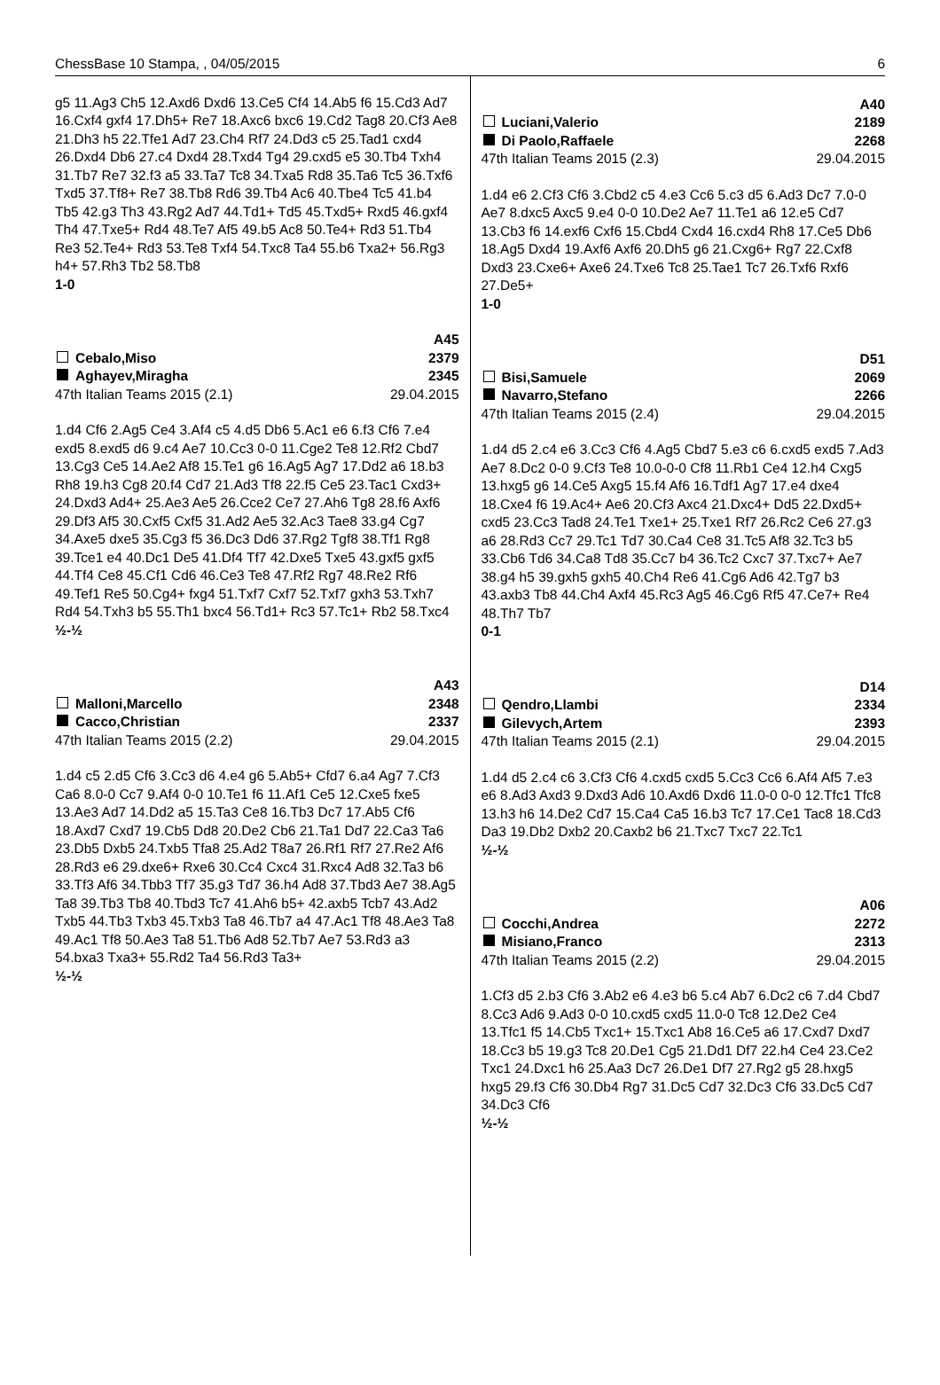ChessBase 10 Stampa, , 04/05/2015 6
g5 11.Ag3 Ch5 12.Axd6 Dxd6 13.Ce5 Cf4 14.Ab5 f6 15.Cd3 Ad7 16.Cxf4 gxf4 17.Dh5+ Re7 18.Axc6 bxc6 19.Cd2 Tag8 20.Cf3 Ae8 21.Dh3 h5 22.Tfe1 Ad7 23.Ch4 Rf7 24.Dd3 c5 25.Tad1 cxd4 26.Dxd4 Db6 27.c4 Dxd4 28.Txd4 Tg4 29.cxd5 e5 30.Tb4 Txh4 31.Tb7 Re7 32.f3 a5 33.Ta7 Tc8 34.Txa5 Rd8 35.Ta6 Tc5 36.Txf6 Txd5 37.Tf8+ Re7 38.Tb8 Rd6 39.Tb4 Ac6 40.Tbe4 Tc5 41.b4 Tb5 42.g3 Th3 43.Rg2 Ad7 44.Td1+ Td5 45.Txd5+ Rxd5 46.gxf4 Th4 47.Txe5+ Rd4 48.Te7 Af5 49.b5 Ac8 50.Te4+ Rd3 51.Tb4 Re3 52.Te4+ Rd3 53.Te8 Txf4 54.Txc8 Ta4 55.b6 Txa2+ 56.Rg3 h4+ 57.Rh3 Tb2 58.Tb8
1-0
A45
Cebalo,Miso 2379
Aghayev,Miragha 2345
47th Italian Teams 2015 (2.1) 29.04.2015
1.d4 Cf6 2.Ag5 Ce4 3.Af4 c5 4.d5 Db6 5.Ac1 e6 6.f3 Cf6 7.e4 exd5 8.exd5 d6 9.c4 Ae7 10.Cc3 0-0 11.Cge2 Te8 12.Rf2 Cbd7 13.Cg3 Ce5 14.Ae2 Af8 15.Te1 g6 16.Ag5 Ag7 17.Dd2 a6 18.b3 Rh8 19.h3 Cg8 20.f4 Cd7 21.Ad3 Tf8 22.f5 Ce5 23.Tac1 Cxd3+ 24.Dxd3 Ad4+ 25.Ae3 Ae5 26.Cce2 Ce7 27.Ah6 Tg8 28.f6 Axf6 29.Df3 Af5 30.Cxf5 Cxf5 31.Ad2 Ae5 32.Ac3 Tae8 33.g4 Cg7 34.Axe5 dxe5 35.Cg3 f5 36.Dc3 Dd6 37.Rg2 Tgf8 38.Tf1 Rg8 39.Tce1 e4 40.Dc1 De5 41.Df4 Tf7 42.Dxe5 Txe5 43.gxf5 gxf5 44.Tf4 Ce8 45.Cf1 Cd6 46.Ce3 Te8 47.Rf2 Rg7 48.Re2 Rf6 49.Tef1 Re5 50.Cg4+ fxg4 51.Txf7 Cxf7 52.Txf7 gxh3 53.Txh7 Rd4 54.Txh3 b5 55.Th1 bxc4 56.Td1+ Rc3 57.Tc1+ Rb2 58.Txc4
½-½
A43
Malloni,Marcello 2348
Cacco,Christian 2337
47th Italian Teams 2015 (2.2) 29.04.2015
1.d4 c5 2.d5 Cf6 3.Cc3 d6 4.e4 g6 5.Ab5+ Cfd7 6.a4 Ag7 7.Cf3 Ca6 8.0-0 Cc7 9.Af4 0-0 10.Te1 f6 11.Af1 Ce5 12.Cxe5 fxe5 13.Ae3 Ad7 14.Dd2 a5 15.Ta3 Ce8 16.Tb3 Dc7 17.Ab5 Cf6 18.Axd7 Cxd7 19.Cb5 Dd8 20.De2 Cb6 21.Ta1 Dd7 22.Ca3 Ta6 23.Db5 Dxb5 24.Txb5 Tfa8 25.Ad2 T8a7 26.Rf1 Rf7 27.Re2 Af6 28.Rd3 e6 29.dxe6+ Rxe6 30.Cc4 Cxc4 31.Rxc4 Ad8 32.Ta3 b6 33.Tf3 Af6 34.Tbb3 Tf7 35.g3 Td7 36.h4 Ad8 37.Tbd3 Ae7 38.Ag5 Ta8 39.Tb3 Tb8 40.Tbd3 Tc7 41.Ah6 b5+ 42.axb5 Tcb7 43.Ad2 Txb5 44.Tb3 Txb3 45.Txb3 Ta8 46.Tb7 a4 47.Ac1 Tf8 48.Ae3 Ta8 49.Ac1 Tf8 50.Ae3 Ta8 51.Tb6 Ad8 52.Tb7 Ae7 53.Rd3 a3 54.bxa3 Txa3+ 55.Rd2 Ta4 56.Rd3 Ta3+
½-½
A40
Luciani,Valerio 2189
Di Paolo,Raffaele 2268
47th Italian Teams 2015 (2.3) 29.04.2015
1.d4 e6 2.Cf3 Cf6 3.Cbd2 c5 4.e3 Cc6 5.c3 d5 6.Ad3 Dc7 7.0-0 Ae7 8.dxc5 Axc5 9.e4 0-0 10.De2 Ae7 11.Te1 a6 12.e5 Cd7 13.Cb3 f6 14.exf6 Cxf6 15.Cbd4 Cxd4 16.cxd4 Rh8 17.Ce5 Db6 18.Ag5 Dxd4 19.Axf6 Axf6 20.Dh5 g6 21.Cxg6+ Rg7 22.Cxf8 Dxd3 23.Cxe6+ Axe6 24.Txe6 Tc8 25.Tae1 Tc7 26.Txf6 Rxf6 27.De5+
1-0
D51
Bisi,Samuele 2069
Navarro,Stefano 2266
47th Italian Teams 2015 (2.4) 29.04.2015
1.d4 d5 2.c4 e6 3.Cc3 Cf6 4.Ag5 Cbd7 5.e3 c6 6.cxd5 exd5 7.Ad3 Ae7 8.Dc2 0-0 9.Cf3 Te8 10.0-0-0 Cf8 11.Rb1 Ce4 12.h4 Cxg5 13.hxg5 g6 14.Ce5 Axg5 15.f4 Af6 16.Tdf1 Ag7 17.e4 dxe4 18.Cxe4 f6 19.Ac4+ Ae6 20.Cf3 Axc4 21.Dxc4+ Dd5 22.Dxd5+ cxd5 23.Cc3 Tad8 24.Te1 Txe1+ 25.Txe1 Rf7 26.Rc2 Ce6 27.g3 a6 28.Rd3 Cc7 29.Tc1 Td7 30.Ca4 Ce8 31.Tc5 Af8 32.Tc3 b5 33.Cb6 Td6 34.Ca8 Td8 35.Cc7 b4 36.Tc2 Cxc7 37.Txc7+ Ae7 38.g4 h5 39.gxh5 gxh5 40.Ch4 Re6 41.Cg6 Ad6 42.Tg7 b3 43.axb3 Tb8 44.Ch4 Axf4 45.Rc3 Ag5 46.Cg6 Rf5 47.Ce7+ Re4 48.Th7 Tb7
0-1
D14
Qendro,Llambi 2334
Gilevych,Artem 2393
47th Italian Teams 2015 (2.1) 29.04.2015
1.d4 d5 2.c4 c6 3.Cf3 Cf6 4.cxd5 cxd5 5.Cc3 Cc6 6.Af4 Af5 7.e3 e6 8.Ad3 Axd3 9.Dxd3 Ad6 10.Axd6 Dxd6 11.0-0 0-0 12.Tfc1 Tfc8 13.h3 h6 14.De2 Cd7 15.Ca4 Ca5 16.b3 Tc7 17.Ce1 Tac8 18.Cd3 Da3 19.Db2 Dxb2 20.Caxb2 b6 21.Txc7 Txc7 22.Tc1
½-½
A06
Cocchi,Andrea 2272
Misiano,Franco 2313
47th Italian Teams 2015 (2.2) 29.04.2015
1.Cf3 d5 2.b3 Cf6 3.Ab2 e6 4.e3 b6 5.c4 Ab7 6.Dc2 c6 7.d4 Cbd7 8.Cc3 Ad6 9.Ad3 0-0 10.cxd5 cxd5 11.0-0 Tc8 12.De2 Ce4 13.Tfc1 f5 14.Cb5 Txc1+ 15.Txc1 Ab8 16.Ce5 a6 17.Cxd7 Dxd7 18.Cc3 b5 19.g3 Tc8 20.De1 Cg5 21.Dd1 Df7 22.h4 Ce4 23.Ce2 Txc1 24.Dxc1 h6 25.Aa3 Dc7 26.De1 Df7 27.Rg2 g5 28.hxg5 hxg5 29.f3 Cf6 30.Db4 Rg7 31.Dc5 Cd7 32.Dc3 Cf6 33.Dc5 Cd7 34.Dc3 Cf6
½-½